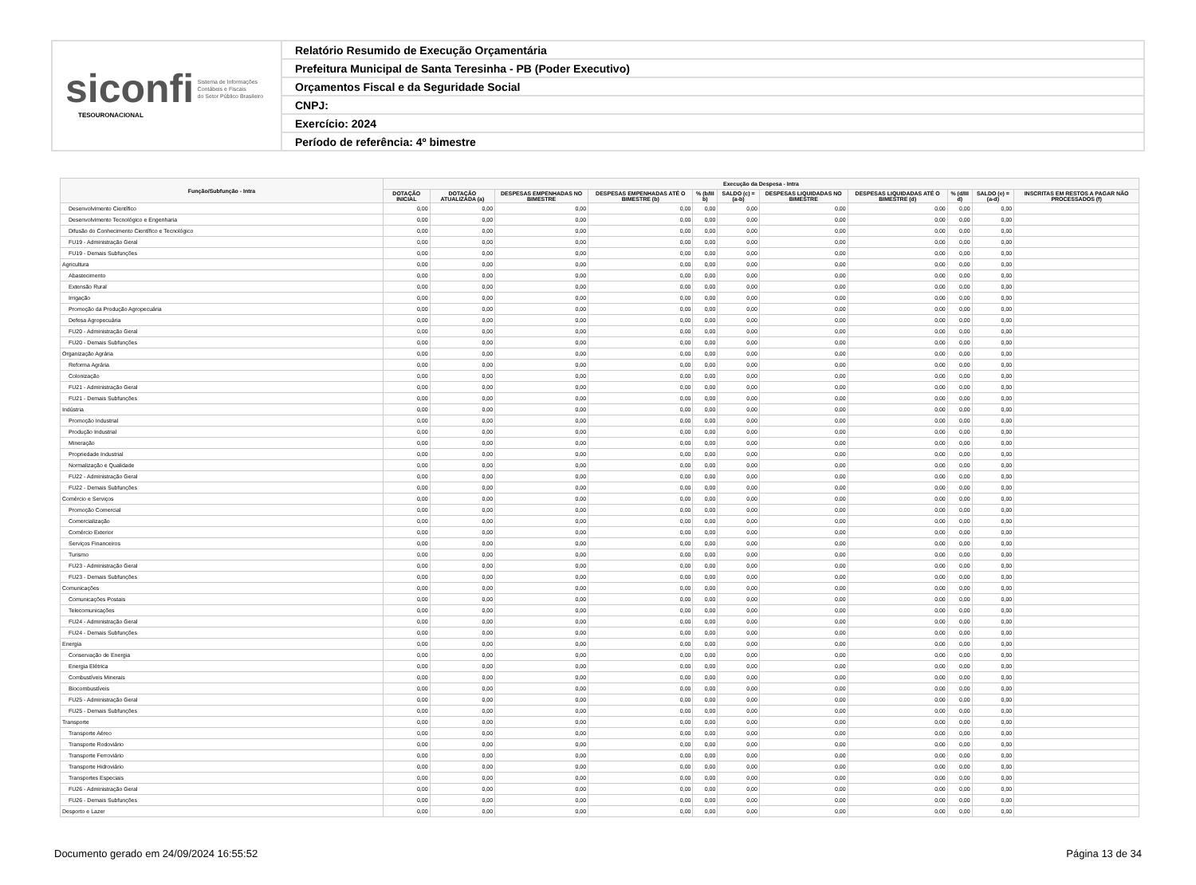siconfi Sistema de Informações
Contábeis e Fiscais
do Setor Público Brasileiro
TESOURONACIONAL
Relatório Resumido de Execução Orçamentária
Prefeitura Municipal de Santa Teresinha - PB (Poder Executivo)
Orçamentos Fiscal e da Seguridade Social
CNPJ:
Exercício: 2024
Período de referência: 4º bimestre
| Função/Subfunção - Intra | Execução da Despesa - Intra | | | | | | | | | | |
| --- | --- | --- | --- | --- | --- | --- | --- | --- | --- | --- | --- |
| | DOTAÇÃO INICIAL | DOTAÇÃO ATUALIZADA (a) | DESPESAS EMPENHADAS NO BIMESTRE | DESPESAS EMPENHADAS ATÉ O BIMESTRE (b) | % (b/III b) | SALDO (c) = (a-b) | DESPESAS LIQUIDADAS NO BIMESTRE | DESPESAS LIQUIDADAS ATÉ O BIMESTRE (d) | % (d/III d) | SALDO (e) = (a-d) | INSCRITAS EM RESTOS A PAGAR NÃO PROCESSADOS (f) |
| Desenvolvimento Científico | 0,00 | 0,00 | 0,00 | 0,00 | 0,00 | 0,00 | 0,00 | 0,00 | 0,00 | 0,00 | |
| Desenvolvimento Tecnológico e Engenharia | 0,00 | 0,00 | 0,00 | 0,00 | 0,00 | 0,00 | 0,00 | 0,00 | 0,00 | 0,00 | |
| Difusão do Conhecimento Científico e Tecnológico | 0,00 | 0,00 | 0,00 | 0,00 | 0,00 | 0,00 | 0,00 | 0,00 | 0,00 | 0,00 | |
| FU19 - Administração Geral | 0,00 | 0,00 | 0,00 | 0,00 | 0,00 | 0,00 | 0,00 | 0,00 | 0,00 | 0,00 | |
| FU19 - Demais Subfunções | 0,00 | 0,00 | 0,00 | 0,00 | 0,00 | 0,00 | 0,00 | 0,00 | 0,00 | 0,00 | |
| Agricultura | 0,00 | 0,00 | 0,00 | 0,00 | 0,00 | 0,00 | 0,00 | 0,00 | 0,00 | 0,00 | |
| Abastecimento | 0,00 | 0,00 | 0,00 | 0,00 | 0,00 | 0,00 | 0,00 | 0,00 | 0,00 | 0,00 | |
| Extensão Rural | 0,00 | 0,00 | 0,00 | 0,00 | 0,00 | 0,00 | 0,00 | 0,00 | 0,00 | 0,00 | |
| Irrigação | 0,00 | 0,00 | 0,00 | 0,00 | 0,00 | 0,00 | 0,00 | 0,00 | 0,00 | 0,00 | |
| Promoção da Produção Agropecuária | 0,00 | 0,00 | 0,00 | 0,00 | 0,00 | 0,00 | 0,00 | 0,00 | 0,00 | 0,00 | |
| Defesa Agropecuária | 0,00 | 0,00 | 0,00 | 0,00 | 0,00 | 0,00 | 0,00 | 0,00 | 0,00 | 0,00 | |
| FU20 - Administração Geral | 0,00 | 0,00 | 0,00 | 0,00 | 0,00 | 0,00 | 0,00 | 0,00 | 0,00 | 0,00 | |
| FU20 - Demais Subfunções | 0,00 | 0,00 | 0,00 | 0,00 | 0,00 | 0,00 | 0,00 | 0,00 | 0,00 | 0,00 | |
| Organização Agrária | 0,00 | 0,00 | 0,00 | 0,00 | 0,00 | 0,00 | 0,00 | 0,00 | 0,00 | 0,00 | |
| Reforma Agrária | 0,00 | 0,00 | 0,00 | 0,00 | 0,00 | 0,00 | 0,00 | 0,00 | 0,00 | 0,00 | |
| Colonização | 0,00 | 0,00 | 0,00 | 0,00 | 0,00 | 0,00 | 0,00 | 0,00 | 0,00 | 0,00 | |
| FU21 - Administração Geral | 0,00 | 0,00 | 0,00 | 0,00 | 0,00 | 0,00 | 0,00 | 0,00 | 0,00 | 0,00 | |
| FU21 - Demais Subfunções | 0,00 | 0,00 | 0,00 | 0,00 | 0,00 | 0,00 | 0,00 | 0,00 | 0,00 | 0,00 | |
| Indústria | 0,00 | 0,00 | 0,00 | 0,00 | 0,00 | 0,00 | 0,00 | 0,00 | 0,00 | 0,00 | |
| Promoção Industrial | 0,00 | 0,00 | 0,00 | 0,00 | 0,00 | 0,00 | 0,00 | 0,00 | 0,00 | 0,00 | |
| Produção Industrial | 0,00 | 0,00 | 0,00 | 0,00 | 0,00 | 0,00 | 0,00 | 0,00 | 0,00 | 0,00 | |
| Mineração | 0,00 | 0,00 | 0,00 | 0,00 | 0,00 | 0,00 | 0,00 | 0,00 | 0,00 | 0,00 | |
| Propriedade Industrial | 0,00 | 0,00 | 0,00 | 0,00 | 0,00 | 0,00 | 0,00 | 0,00 | 0,00 | 0,00 | |
| Normalização e Qualidade | 0,00 | 0,00 | 0,00 | 0,00 | 0,00 | 0,00 | 0,00 | 0,00 | 0,00 | 0,00 | |
| FU22 - Administração Geral | 0,00 | 0,00 | 0,00 | 0,00 | 0,00 | 0,00 | 0,00 | 0,00 | 0,00 | 0,00 | |
| FU22 - Demais Subfunções | 0,00 | 0,00 | 0,00 | 0,00 | 0,00 | 0,00 | 0,00 | 0,00 | 0,00 | 0,00 | |
| Comércio e Serviços | 0,00 | 0,00 | 0,00 | 0,00 | 0,00 | 0,00 | 0,00 | 0,00 | 0,00 | 0,00 | |
| Promoção Comercial | 0,00 | 0,00 | 0,00 | 0,00 | 0,00 | 0,00 | 0,00 | 0,00 | 0,00 | 0,00 | |
| Comercialização | 0,00 | 0,00 | 0,00 | 0,00 | 0,00 | 0,00 | 0,00 | 0,00 | 0,00 | 0,00 | |
| Comércio Exterior | 0,00 | 0,00 | 0,00 | 0,00 | 0,00 | 0,00 | 0,00 | 0,00 | 0,00 | 0,00 | |
| Serviços Financeiros | 0,00 | 0,00 | 0,00 | 0,00 | 0,00 | 0,00 | 0,00 | 0,00 | 0,00 | 0,00 | |
| Turismo | 0,00 | 0,00 | 0,00 | 0,00 | 0,00 | 0,00 | 0,00 | 0,00 | 0,00 | 0,00 | |
| FU23 - Administração Geral | 0,00 | 0,00 | 0,00 | 0,00 | 0,00 | 0,00 | 0,00 | 0,00 | 0,00 | 0,00 | |
| FU23 - Demais Subfunções | 0,00 | 0,00 | 0,00 | 0,00 | 0,00 | 0,00 | 0,00 | 0,00 | 0,00 | 0,00 | |
| Comunicações | 0,00 | 0,00 | 0,00 | 0,00 | 0,00 | 0,00 | 0,00 | 0,00 | 0,00 | 0,00 | |
| Comunicações Postais | 0,00 | 0,00 | 0,00 | 0,00 | 0,00 | 0,00 | 0,00 | 0,00 | 0,00 | 0,00 | |
| Telecomunicações | 0,00 | 0,00 | 0,00 | 0,00 | 0,00 | 0,00 | 0,00 | 0,00 | 0,00 | 0,00 | |
| FU24 - Administração Geral | 0,00 | 0,00 | 0,00 | 0,00 | 0,00 | 0,00 | 0,00 | 0,00 | 0,00 | 0,00 | |
| FU24 - Demais Subfunções | 0,00 | 0,00 | 0,00 | 0,00 | 0,00 | 0,00 | 0,00 | 0,00 | 0,00 | 0,00 | |
| Energia | 0,00 | 0,00 | 0,00 | 0,00 | 0,00 | 0,00 | 0,00 | 0,00 | 0,00 | 0,00 | |
| Conservação de Energia | 0,00 | 0,00 | 0,00 | 0,00 | 0,00 | 0,00 | 0,00 | 0,00 | 0,00 | 0,00 | |
| Energia Elétrica | 0,00 | 0,00 | 0,00 | 0,00 | 0,00 | 0,00 | 0,00 | 0,00 | 0,00 | 0,00 | |
| Combustíveis Minerais | 0,00 | 0,00 | 0,00 | 0,00 | 0,00 | 0,00 | 0,00 | 0,00 | 0,00 | 0,00 | |
| Biocombustíveis | 0,00 | 0,00 | 0,00 | 0,00 | 0,00 | 0,00 | 0,00 | 0,00 | 0,00 | 0,00 | |
| FU25 - Administração Geral | 0,00 | 0,00 | 0,00 | 0,00 | 0,00 | 0,00 | 0,00 | 0,00 | 0,00 | 0,00 | |
| FU25 - Demais Subfunções | 0,00 | 0,00 | 0,00 | 0,00 | 0,00 | 0,00 | 0,00 | 0,00 | 0,00 | 0,00 | |
| Transporte | 0,00 | 0,00 | 0,00 | 0,00 | 0,00 | 0,00 | 0,00 | 0,00 | 0,00 | 0,00 | |
| Transporte Aéreo | 0,00 | 0,00 | 0,00 | 0,00 | 0,00 | 0,00 | 0,00 | 0,00 | 0,00 | 0,00 | |
| Transporte Rodoviário | 0,00 | 0,00 | 0,00 | 0,00 | 0,00 | 0,00 | 0,00 | 0,00 | 0,00 | 0,00 | |
| Transporte Ferroviário | 0,00 | 0,00 | 0,00 | 0,00 | 0,00 | 0,00 | 0,00 | 0,00 | 0,00 | 0,00 | |
| Transporte Hidroviário | 0,00 | 0,00 | 0,00 | 0,00 | 0,00 | 0,00 | 0,00 | 0,00 | 0,00 | 0,00 | |
| Transportes Especiais | 0,00 | 0,00 | 0,00 | 0,00 | 0,00 | 0,00 | 0,00 | 0,00 | 0,00 | 0,00 | |
| FU26 - Administração Geral | 0,00 | 0,00 | 0,00 | 0,00 | 0,00 | 0,00 | 0,00 | 0,00 | 0,00 | 0,00 | |
| FU26 - Demais Subfunções | 0,00 | 0,00 | 0,00 | 0,00 | 0,00 | 0,00 | 0,00 | 0,00 | 0,00 | 0,00 | |
| Desporto e Lazer | 0,00 | 0,00 | 0,00 | 0,00 | 0,00 | 0,00 | 0,00 | 0,00 | 0,00 | 0,00 | |
Documento gerado em 24/09/2024 16:55:52 Página 13 de 34